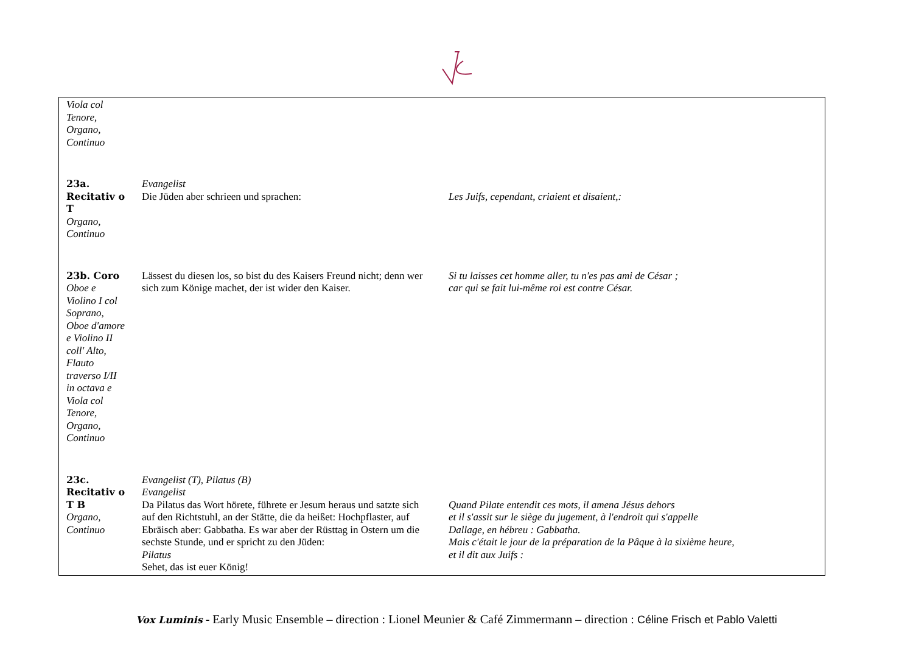| Viola col Tenore, Organo, Continuo | | |
| 23a. Recitativ o T Organo, Continuo | Evangelist Die Jüden aber schrieen und sprachen: | Les Juifs, cependant, criaient et disaient,: |
| 23b. Coro Oboe e Violino I col Soprano, Oboe d'amore e Violino II coll' Alto, Flauto traverso I/II in octava e Viola col Tenore, Organo, Continuo | Lässest du diesen los, so bist du des Kaisers Freund nicht; denn wer sich zum Könige machet, der ist wider den Kaiser. | Si tu laisses cet homme aller, tu n'es pas ami de César ; car qui se fait lui-même roi est contre César. |
| 23c. Recitativ o T B Organo, Continuo | Evangelist (T), Pilatus (B) Evangelist Da Pilatus das Wort hörete, führete er Jesum heraus und satzte sich auf den Richtstuhl, an der Stätte, die da heißet: Hochpflaster, auf Ebräisch aber: Gabbatha. Es war aber der Rüsttag in Ostern um die sechste Stunde, und er spricht zu den Jüden: Pilatus Sehet, das ist euer König! | Quand Pilate entendit ces mots, il amena Jésus dehors et il s'assit sur le siège du jugement, à l'endroit qui s'appelle Dallage, en hébreu : Gabbatha. Mais c'était le jour de la préparation de la Pâque à la sixième heure, et il dit aux Juifs : |
Vox Luminis - Early Music Ensemble – direction : Lionel Meunier & Café Zimmermann – direction : Céline Frisch et Pablo Valetti